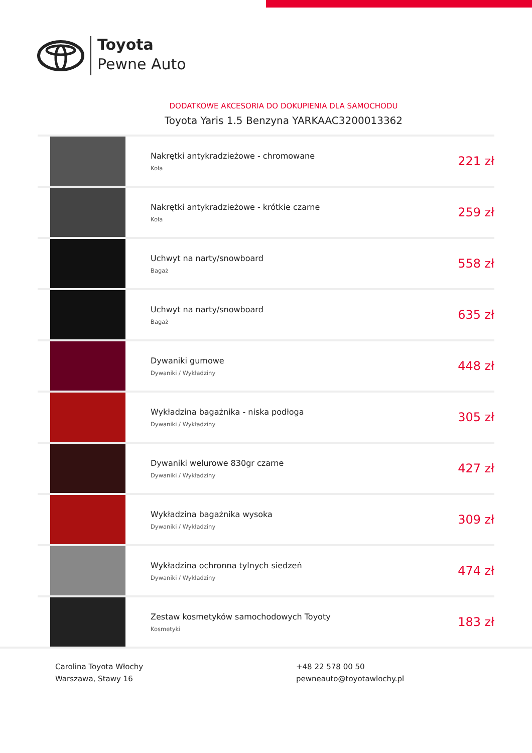Toyota
Pewne Auto
DODATKOWE AKCESORIA DO DOKUPIENIA DLA SAMOCHODU
Toyota Yaris 1.5 Benzyna YARKAAC3200013362
| | Nakrętki antykradzieżowe - chromowane Koła | 221 zł |
| | Nakrętki antykradzieżowe - krótkie czarne Koła | 259 zł |
| | Uchwyt na narty/snowboard Bagaż | 558 zł |
| | Uchwyt na narty/snowboard Bagaż | 635 zł |
| | Dywaniki gumowe Dywaniki / Wykładziny | 448 zł |
| | Wykładzina bagażnika - niska podłoga Dywaniki / Wykładziny | 305 zł |
| | Dywaniki welurowe 830gr czarne Dywaniki / Wykładziny | 427 zł |
| | Wykładzina bagażnika wysoka Dywaniki / Wykładziny | 309 zł |
| | Wykładzina ochronna tylnych siedzeń Dywaniki / Wykładziny | 474 zł |
| | Zestaw kosmetyków samochodowych Toyoty Kosmetyki | 183 zł |
Carolina Toyota Włochy
Warszawa, Stawy 16
+48 22 578 00 50
pewneauto@toyotawlochy.pl